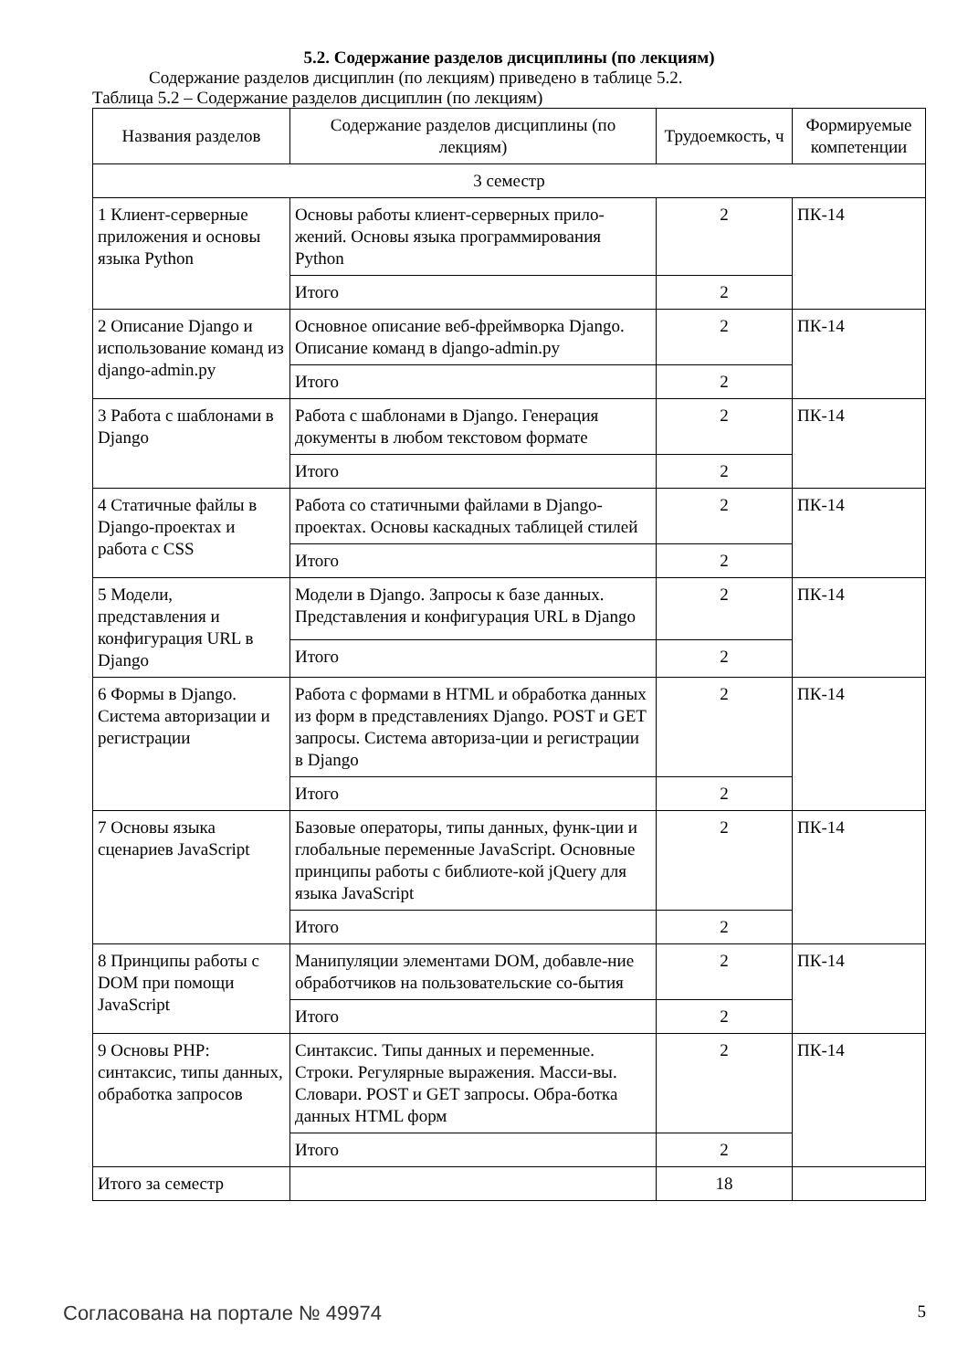5.2. Содержание разделов дисциплины (по лекциям)
Содержание разделов дисциплин (по лекциям) приведено в таблице 5.2.
Таблица 5.2 – Содержание разделов дисциплин (по лекциям)
| Названия разделов | Содержание разделов дисциплины (по лекциям) | Трудоемкость, ч | Формируемые компетенции |
| --- | --- | --- | --- |
| 3 семестр | | | |
| 1 Клиент-серверные приложения и основы языка Python | Основы работы клиент-серверных прило-жений. Основы языка программирования Python | 2 | ПК-14 |
| | Итого | 2 | |
| 2 Описание Django и использование команд из django-admin.py | Основное описание веб-фреймворка Django. Описание команд в django-admin.py | 2 | ПК-14 |
| | Итого | 2 | |
| 3 Работа с шаблонами в Django | Работа с шаблонами в Django. Генерация документы в любом текстовом формате | 2 | ПК-14 |
| | Итого | 2 | |
| 4 Статичные файлы в Django-проектах и работа с CSS | Работа со статичными файлами в Django-проектах. Основы каскадных таблицей стилей | 2 | ПК-14 |
| | Итого | 2 | |
| 5 Модели, представления и конфигурация URL в Django | Модели в Django. Запросы к базе данных. Представления и конфигурация URL в Django | 2 | ПК-14 |
| | Итого | 2 | |
| 6 Формы в Django. Система авторизации и регистрации | Работа с формами в HTML и обработка данных из форм в представлениях Django. POST и GET запросы. Система авториза-ции и регистрации в Django | 2 | ПК-14 |
| | Итого | 2 | |
| 7 Основы языка сценариев JavaScript | Базовые операторы, типы данных, функ-ции и глобальные переменные JavaScript. Основные принципы работы с библиоте-кой jQuery для языка JavaScript | 2 | ПК-14 |
| | Итого | 2 | |
| 8 Принципы работы с DOM при помощи JavaScript | Манипуляции элементами DOM, добавле-ние обработчиков на пользовательские со-бытия | 2 | ПК-14 |
| | Итого | 2 | |
| 9 Основы PHP: синтаксис, типы данных, обработка запросов | Синтаксис. Типы данных и переменные. Строки. Регулярные выражения. Масси-вы. Словари. POST и GET запросы. Обра-ботка данных HTML форм | 2 | ПК-14 |
| | Итого | 2 | |
| Итого за семестр | | 18 | |
Согласована на портале № 49974 5